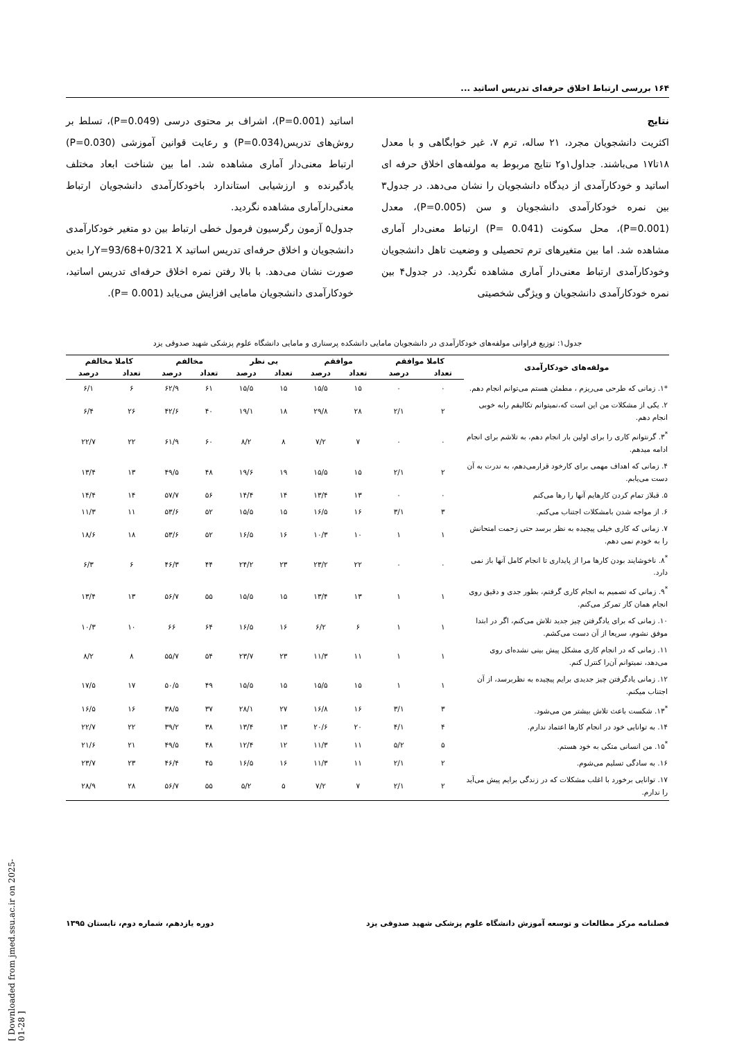۱۶۴ بررسی ارتباط اخلاق حرفه‌ای تدریس اساتید ...
نتایج
اکثریت دانشجویان مجرد، ۲۱ ساله، ترم ۷، غیر خوابگاهی و با معدل ۱۸تا۱۷ می‌باشند. جداول۱و۲ نتایج مربوط به مولفه‌های اخلاق حرفه ای اساتید و خودکارآمدی از دیدگاه دانشجویان را نشان می‌دهد. در جدول۳ بین نمره خودکارآمدی دانشجویان و سن (P=0.005)، معدل (P=0.001)، محل سکونت (P= 0.041) ارتباط معنی‌دار آماری مشاهده شد. اما بین متغیرهای ترم تحصیلی و وضعیت تاهل دانشجویان وخودکارآمدی ارتباط معنی‌دار آماری مشاهده نگردید. در جدول۴ بین نمره خودکارآمدی دانشجویان و ویژگی شخصیتی
اساتید (P=0.001)، اشراف بر محتوی درسی (P=0.049)، تسلط بر روش‌های تدریس(P=0.034) و رعایت قوانین آموزشی (P=0.030) ارتباط معنی‌دار آماری مشاهده شد. اما بین شناخت ابعاد مختلف یادگیرنده و ارزشیابی استاندارد باخودکارآمدی دانشجویان ارتباط معنی‌دارآماری مشاهده نگردید.
جدول۵ آزمون رگرسیون فرمول خطی ارتباط بین دو متغیر خودکارآمدی دانشجویان و اخلاق حرفه‌ای تدریس اساتید Y=93/68+0/321 Xرا بدین صورت نشان می‌دهد. با بالا رفتن نمره اخلاق حرفه‌ای تدریس اساتید، خودکارآمدی دانشجویان مامایی افزایش می‌یابد (P= 0.001).
جدول۱: توزیع فراوانی مولفه‌های خودکارآمدی در دانشجویان مامایی دانشکده پرسناری و مامایی دانشگاه علوم پزشکی شهید صدوقی یزد
| مولفه‌های خودکارآمدی | کاملا موافقم | | موافقم | | بی نظر | | مخالفم | | کاملا مخالفم | |
| --- | --- | --- | --- | --- | --- | --- | --- | --- | --- | --- |
| | تعداد | درصد | تعداد | درصد | تعداد | درصد | تعداد | درصد | تعداد | درصد |
| *۱. زمانی که طرحی می‌ریزم ، مطمئن هستم می‌توانم انجام دهم. | ۰ | ۰ | ۱۵ | ۱۵/۵ | ۱۵ | ۱۵/۵ | ۶۱ | ۶۲/۹ | ۶ | ۶/۱ |
| ۲. یکی از مشکلات من این است که،نمیتوانم تکالیفم رابه خوبی انجام دهم. | ۲ | ۲/۱ | ۲۸ | ۲۹/۸ | ۱۸ | ۱۹/۱ | ۴۰ | ۴۲/۶ | ۲۶ | ۶/۴ |
| <sup>*</sup> ۳. گرنتوانم کاری را برای اولین بار انجام دهم، به تلاشم برای انجام ادامه میدهم. | ۰ | ۰ | ۷ | ۷/۲ | ۸ | ۸/۲ | ۶۰ | ۶۱/۹ | ۲۲ | ۲۲/۷ |
| ۴. زمانی که اهداف مهمی برای کارخود قرارمی‌دهم، به ندرت به آن دست می‌یابم. | ۲ | ۲/۱ | ۱۵ | ۱۵/۵ | ۱۹ | ۱۹/۶ | ۴۸ | ۴۹/۵ | ۱۳ | ۱۳/۴ |
| ۵. قبلاز تمام کردن کارهایم آنها را رها می‌کنم | ۰ | ۰ | ۱۳ | ۱۳/۴ | ۱۴ | ۱۴/۴ | ۵۶ | ۵۷/۷ | ۱۴ | ۱۴/۴ |
| ۶. از مواجه شدن بامشکلات اجتناب می‌کنم. | ۳ | ۳/۱ | ۱۶ | ۱۶/۵ | ۱۵ | ۱۵/۵ | ۵۲ | ۵۳/۶ | ۱۱ | ۱۱/۳ |
| ۷. زمانی که کاری خیلی پیچیده به نظر برسد حتی زحمت امتحانش را به خودم نمی دهم. | ۱ | ۱ | ۱۰ | ۱۰/۳ | ۱۶ | ۱۶/۵ | ۵۲ | ۵۳/۶ | ۱۸ | ۱۸/۶ |
| <sup>*</sup> ۸. ناخوشایند بودن کارها مرا از پایداری تا انجام کامل آنها باز نمی دارد. | ۰ | ۰ | ۲۲ | ۲۳/۲ | ۲۳ | ۲۴/۲ | ۴۴ | ۴۶/۳ | ۶ | ۶/۳ |
| <sup>*</sup> ۹. زمانی که تصمیم به انجام کاری گرفتم، بطور جدی و دقیق روی انجام همان کار تمرکز می‌کنم. | ۱ | ۱ | ۱۳ | ۱۳/۴ | ۱۵ | ۱۵/۵ | ۵۵ | ۵۶/۷ | ۱۳ | ۱۳/۴ |
| ۱۰. زمانی که برای یادگرفتن چیز جدید تلاش می‌کنم، اگر در ابتدا موفق نشوم، سریعا از آن دست می‌کشم. | ۱ | ۱ | ۶ | ۶/۲ | ۱۶ | ۱۶/۵ | ۶۴ | ۶۶ | ۱۰ | ۱۰/۳ |
| ۱۱. زمانی که در انجام کاری مشکل پیش بینی نشده‌ای روی می‌دهد، نمیتوانم آن‌را کنترل کنم. | ۱ | ۱ | ۱۱ | ۱۱/۳ | ۲۳ | ۲۳/۷ | ۵۴ | ۵۵/۷ | ۸ | ۸/۲ |
| ۱۲. زمانی یادگرفتن چیز جدیدی برایم پیچیده به نظربرسد، از آن اجتناب میکنم. | ۱ | ۱ | ۱۵ | ۱۵/۵ | ۱۵ | ۱۵/۵ | ۴۹ | ۵۰/۵ | ۱۷ | ۱۷/۵ |
| <sup>*</sup> ۱۳. شکست باعث تلاش بیشتر من می‌شود. | ۳ | ۳/۱ | ۱۶ | ۱۶/۸ | ۲۷ | ۲۸/۱ | ۳۷ | ۳۸/۵ | ۱۶ | ۱۶/۵ |
| ۱۴. به توانایی خود در انجام کارها اعتماد ندارم. | ۴ | ۴/۱ | ۲۰ | ۲۰/۶ | ۱۳ | ۱۳/۴ | ۳۸ | ۳۹/۲ | ۲۲ | ۲۲/۷ |
| <sup>*</sup> ۱۵. من انسانی متکی به خود هستم. | ۵ | ۵/۲ | ۱۱ | ۱۱/۳ | ۱۲ | ۱۲/۴ | ۴۸ | ۴۹/۵ | ۲۱ | ۲۱/۶ |
| ۱۶. به سادگی تسلیم می‌شوم. | ۲ | ۲/۱ | ۱۱ | ۱۱/۳ | ۱۶ | ۱۶/۵ | ۴۵ | ۴۶/۴ | ۲۳ | ۲۳/۷ |
| ۱۷. توانایی برخورد با اغلب مشکلات که در زندگی برایم پیش می‌آید را ندارم. | ۲ | ۲/۱ | ۷ | ۷/۲ | ۵ | ۵/۲ | ۵۵ | ۵۶/۷ | ۲۸ | ۲۸/۹ |
فصلنامه مرکز مطالعات و توسعه آموزش دانشگاه علوم پزشکی شهید صدوقی یزد دوره یازدهم، شماره دوم، تابستان ۱۳۹۵
[ Downloaded from jmed.ssu.ac.ir on 2025-01-28 ]